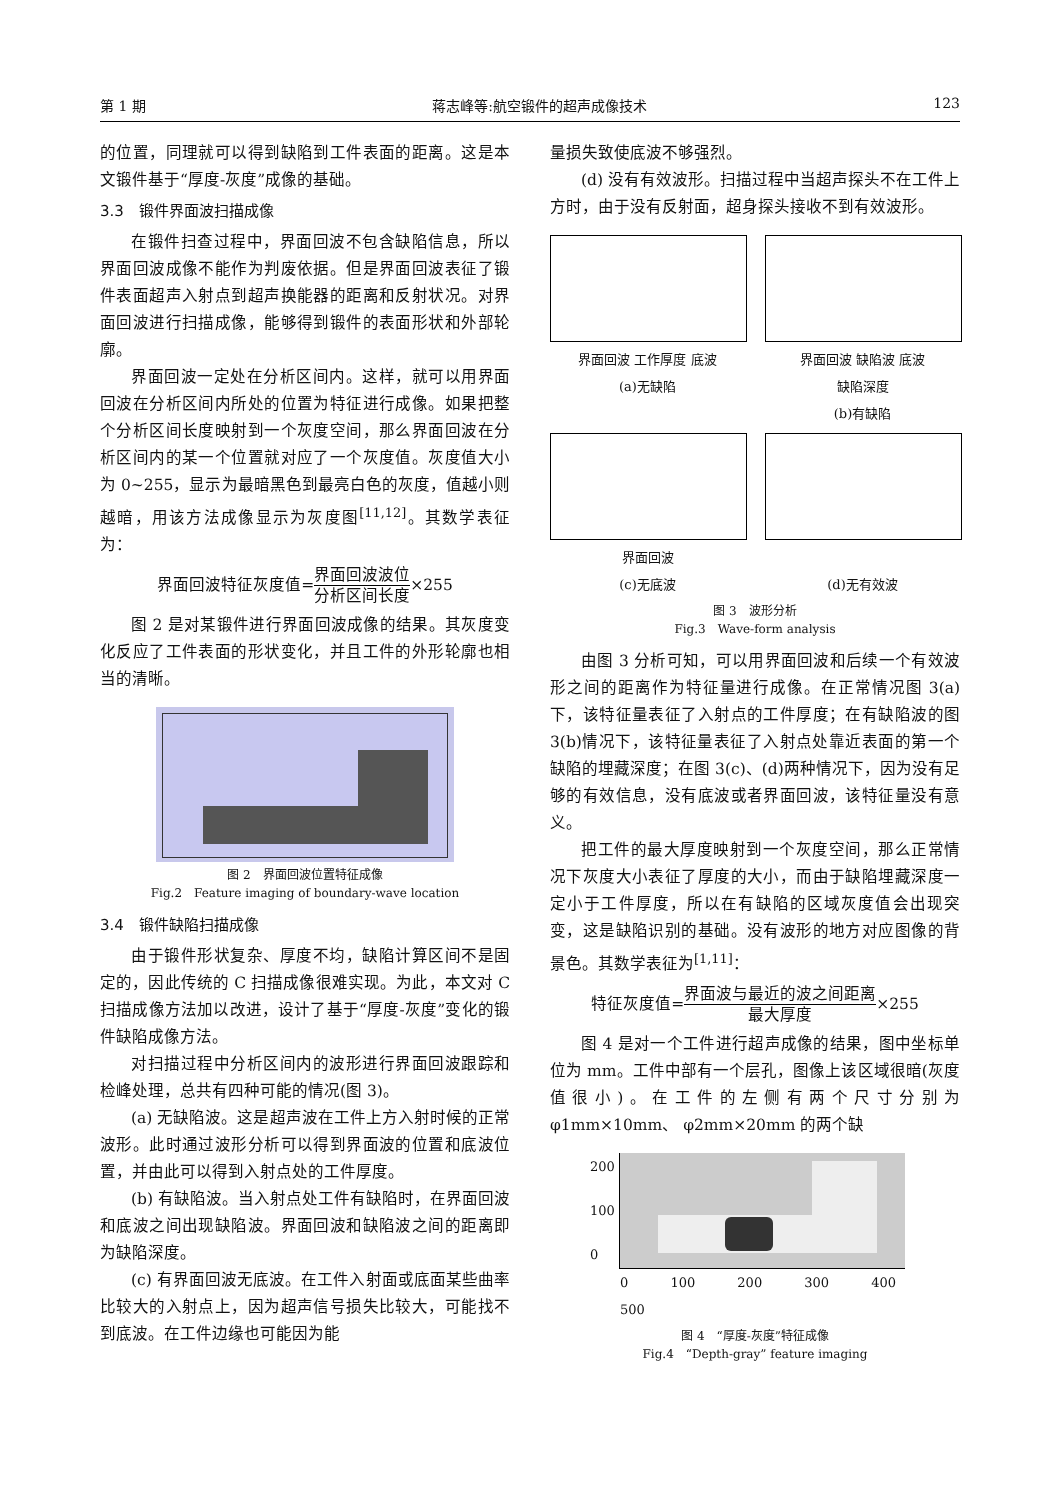第 1 期 蒋志峰等:航空锻件的超声成像技术 123
的位置，同理就可以得到缺陷到工件表面的距离。这是本文锻件基于“厚度-灰度”成像的基础。
3.3　锻件界面波扫描成像
在锻件扫查过程中，界面回波不包含缺陷信息，所以界面回波成像不能作为判废依据。但是界面回波表征了锻件表面超声入射点到超声换能器的距离和反射状况。对界面回波进行扫描成像，能够得到锻件的表面形状和外部轮廓。
界面回波一定处在分析区间内。这样，就可以用界面回波在分析区间内所处的位置为特征进行成像。如果把整个分析区间长度映射到一个灰度空间，那么界面回波在分析区间内的某一个位置就对应了一个灰度值。灰度值大小为 0~255，显示为最暗黑色到最亮白色的灰度，值越小则越暗，用该方法成像显示为灰度图<sup>[11,12]</sup>。其数学表征为：
界面回波特征灰度值=界面回波波位 分析区间长度×255
图 2 是对某锻件进行界面回波成像的结果。其灰度变化反应了工件表面的形状变化，并且工件的外形轮廓也相当的清晰。
图 2　界面回波位置特征成像
Fig.2　Feature imaging of boundary-wave location
3.4　锻件缺陷扫描成像
由于锻件形状复杂、厚度不均，缺陷计算区间不是固定的，因此传统的 C 扫描成像很难实现。为此，本文对 C 扫描成像方法加以改进，设计了基于“厚度-灰度”变化的锻件缺陷成像方法。
对扫描过程中分析区间内的波形进行界面回波跟踪和检峰处理，总共有四种可能的情况(图 3)。
(a) 无缺陷波。这是超声波在工件上方入射时候的正常波形。此时通过波形分析可以得到界面波的位置和底波位置，并由此可以得到入射点处的工件厚度。
(b) 有缺陷波。当入射点处工件有缺陷时，在界面回波和底波之间出现缺陷波。界面回波和缺陷波之间的距离即为缺陷深度。
(c) 有界面回波无底波。在工件入射面或底面某些曲率比较大的入射点上，因为超声信号损失比较大，可能找不到底波。在工件边缘也可能因为能
量损失致使底波不够强烈。
(d) 没有有效波形。扫描过程中当超声探头不在工件上方时，由于没有反射面，超身探头接收不到有效波形。
界面回波 工作厚度 底波
(a)无缺陷
界面回波 缺陷波 底波
缺陷深度
(b)有缺陷
界面回波
(c)无底波
(d)无有效波
图 3　波形分析
Fig.3　Wave-form analysis
由图 3 分析可知，可以用界面回波和后续一个有效波形之间的距离作为特征量进行成像。在正常情况图 3(a)下，该特征量表征了入射点的工件厚度；在有缺陷波的图 3(b)情况下，该特征量表征了入射点处靠近表面的第一个缺陷的埋藏深度；在图 3(c)、(d)两种情况下，因为没有足够的有效信息，没有底波或者界面回波，该特征量没有意义。
把工件的最大厚度映射到一个灰度空间，那么正常情况下灰度大小表征了厚度的大小，而由于缺陷埋藏深度一定小于工件厚度，所以在有缺陷的区域灰度值会出现突变，这是缺陷识别的基础。没有波形的地方对应图像的背景色。其数学表征为<sup>[1,11]</sup>：
特征灰度值=界面波与最近的波之间距离 最大厚度×255
图 4 是对一个工件进行超声成像的结果，图中坐标单位为 mm。工件中部有一个层孔，图像上该区域很暗(灰度值很小)。在工件的左侧有两个尺寸分别为 φ1mm×10mm、 φ2mm×20mm 的两个缺
200
100
0
0 100 200 300 400 500
图 4　“厚度-灰度”特征成像
Fig.4　“Depth-gray” feature imaging